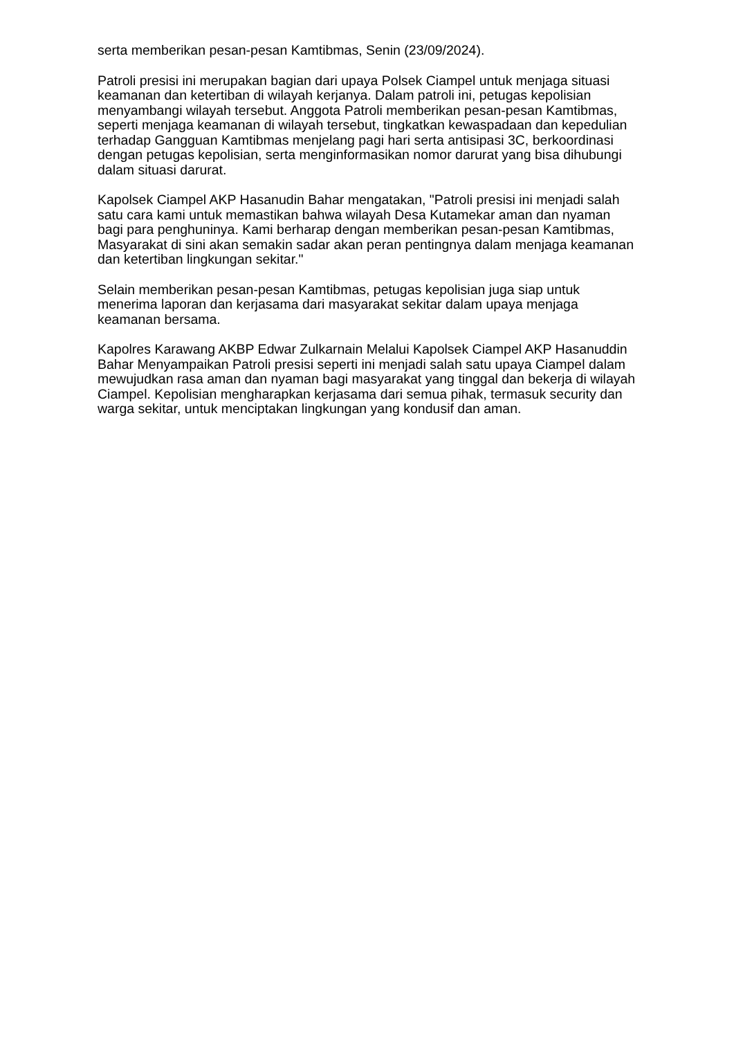serta memberikan pesan-pesan Kamtibmas, Senin (23/09/2024).
Patroli presisi ini merupakan bagian dari upaya Polsek Ciampel untuk menjaga situasi keamanan dan ketertiban di wilayah kerjanya. Dalam patroli ini, petugas kepolisian menyambangi wilayah tersebut. Anggota Patroli memberikan pesan-pesan Kamtibmas, seperti menjaga keamanan di wilayah tersebut, tingkatkan kewaspadaan dan kepedulian terhadap Gangguan Kamtibmas menjelang pagi hari serta antisipasi 3C, berkoordinasi dengan petugas kepolisian, serta menginformasikan nomor darurat yang bisa dihubungi dalam situasi darurat.
Kapolsek Ciampel AKP Hasanudin Bahar mengatakan, "Patroli presisi ini menjadi salah satu cara kami untuk memastikan bahwa wilayah Desa Kutamekar aman dan nyaman bagi para penghuninya. Kami berharap dengan memberikan pesan-pesan Kamtibmas, Masyarakat di sini akan semakin sadar akan peran pentingnya dalam menjaga keamanan dan ketertiban lingkungan sekitar."
Selain memberikan pesan-pesan Kamtibmas, petugas kepolisian juga siap untuk menerima laporan dan kerjasama dari masyarakat sekitar dalam upaya menjaga keamanan bersama.
Kapolres Karawang AKBP Edwar Zulkarnain Melalui Kapolsek Ciampel AKP Hasanuddin Bahar Menyampaikan Patroli presisi seperti ini menjadi salah satu upaya Ciampel dalam mewujudkan rasa aman dan nyaman bagi masyarakat yang tinggal dan bekerja di wilayah Ciampel. Kepolisian mengharapkan kerjasama dari semua pihak, termasuk security dan warga sekitar, untuk menciptakan lingkungan yang kondusif dan aman.